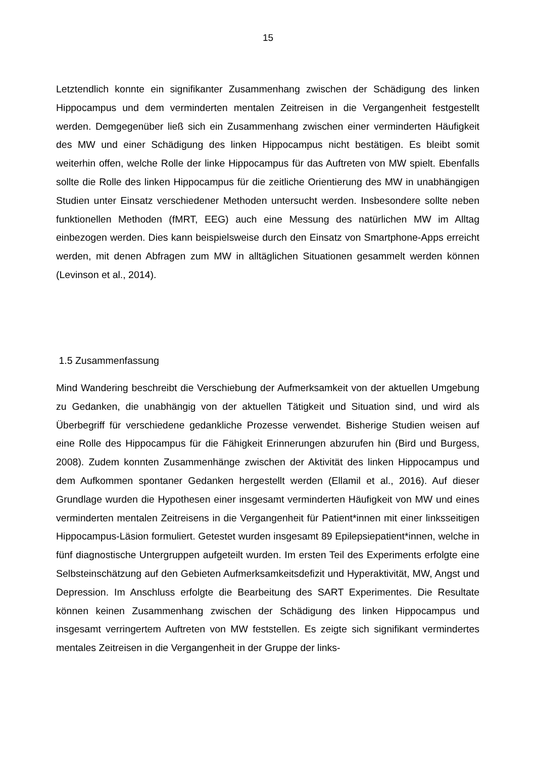15
Letztendlich konnte ein signifikanter Zusammenhang zwischen der Schädigung des linken Hippocampus und dem verminderten mentalen Zeitreisen in die Vergangenheit festgestellt werden. Demgegenüber ließ sich ein Zusammenhang zwischen einer verminderten Häufigkeit des MW und einer Schädigung des linken Hippocampus nicht bestätigen. Es bleibt somit weiterhin offen, welche Rolle der linke Hippocampus für das Auftreten von MW spielt. Ebenfalls sollte die Rolle des linken Hippocampus für die zeitliche Orientierung des MW in unabhängigen Studien unter Einsatz verschiedener Methoden untersucht werden. Insbesondere sollte neben funktionellen Methoden (fMRT, EEG) auch eine Messung des natürlichen MW im Alltag einbezogen werden. Dies kann beispielsweise durch den Einsatz von Smartphone-Apps erreicht werden, mit denen Abfragen zum MW in alltäglichen Situationen gesammelt werden können (Levinson et al., 2014).
1.5 Zusammenfassung
Mind Wandering beschreibt die Verschiebung der Aufmerksamkeit von der aktuellen Umgebung zu Gedanken, die unabhängig von der aktuellen Tätigkeit und Situation sind, und wird als Überbegriff für verschiedene gedankliche Prozesse verwendet. Bisherige Studien weisen auf eine Rolle des Hippocampus für die Fähigkeit Erinnerungen abzurufen hin (Bird und Burgess, 2008). Zudem konnten Zusammenhänge zwischen der Aktivität des linken Hippocampus und dem Aufkommen spontaner Gedanken hergestellt werden (Ellamil et al., 2016). Auf dieser Grundlage wurden die Hypothesen einer insgesamt verminderten Häufigkeit von MW und eines verminderten mentalen Zeitreisens in die Vergangenheit für Patient*innen mit einer linksseitigen Hippocampus-Läsion formuliert. Getestet wurden insgesamt 89 Epilepsiepatient*innen, welche in fünf diagnostische Untergruppen aufgeteilt wurden. Im ersten Teil des Experiments erfolgte eine Selbsteinschätzung auf den Gebieten Aufmerksamkeitsdefizit und Hyperaktivität, MW, Angst und Depression. Im Anschluss erfolgte die Bearbeitung des SART Experimentes. Die Resultate können keinen Zusammenhang zwischen der Schädigung des linken Hippocampus und insgesamt verringertem Auftreten von MW feststellen. Es zeigte sich signifikant vermindertes mentales Zeitreisen in die Vergangenheit in der Gruppe der links-